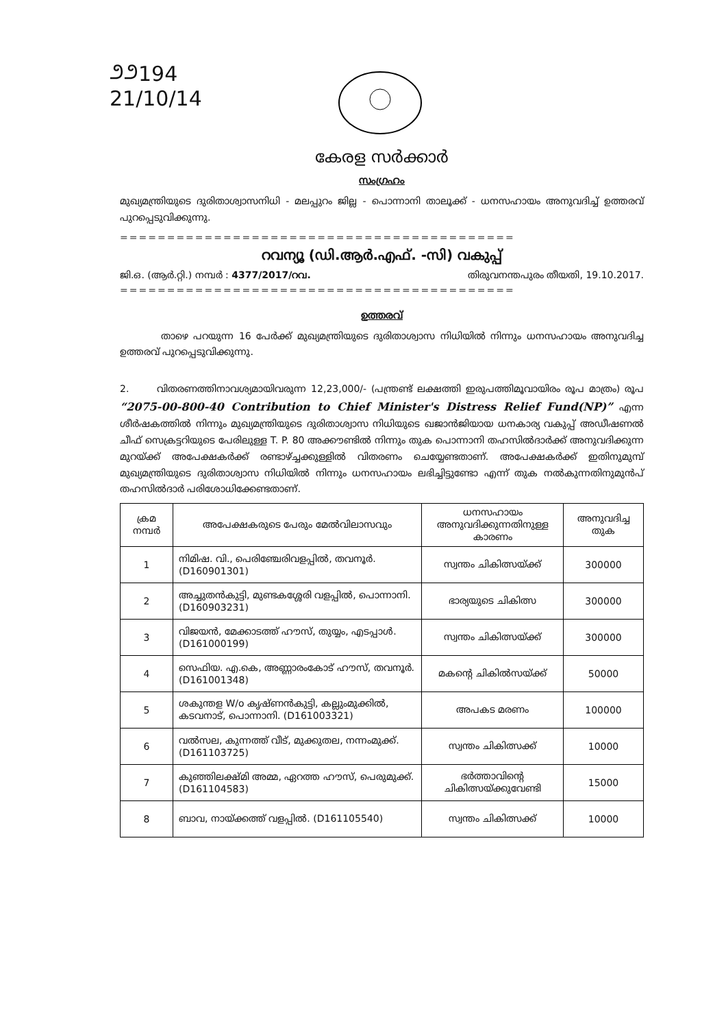೨೨194
21/10/14
കേരള സർക്കാർ
സംഗ്രഹം
മുഖ്യമന്ത്രിയുടെ ദുരിതാശ്വാസനിധി - മലപ്പുറം ജില്ല - പൊന്നാനി താലൂക്ക് - ധനസഹായം അനുവദിച്ച് ഉത്തരവ് പുറപ്പെടുവിക്കുന്നു.
==========================================
റവന്യൂ (ഡി.ആർ.എഫ്. -സി) വകുപ്പ്
ജി.ഒ. (ആർ.റ്റി.) നമ്പർ : 4377/2017/റവ. തിരുവനന്തപുരം തീയതി, 19.10.2017.
==========================================
ഉത്തരവ്
താഴെ പറയുന്ന 16 പേർക്ക് മുഖ്യമന്ത്രിയുടെ ദുരിതാശ്വാസ നിധിയിൽ നിന്നും ധനസഹായം അനുവദിച്ച ഉത്തരവ് പുറപ്പെടുവിക്കുന്നു.
2. വിതരണത്തിനാവശ്യമായിവരുന്ന 12,23,000/- (പന്ത്രണ്ട് ലക്ഷത്തി ഇരുപത്തിമൂവായിരം രൂപ മാത്രം) രൂപ “2075-00-800-40 Contribution to Chief Minister's Distress Relief Fund(NP)” എന്ന ശീർഷകത്തിൽ നിന്നും മുഖ്യമന്ത്രിയുടെ ദുരിതാശ്വാസ നിധിയുടെ ഖജാൻജിയായ ധനകാര്യ വകുപ്പ് അഡീഷണൽ ചീഫ് സെക്രട്ടറിയുടെ പേരിലുള്ള T. P. 80 അക്കൗണ്ടിൽ നിന്നും തുക പൊന്നാനി തഹസിൽദാർക്ക് അനുവദിക്കുന്ന മുറയ്ക്ക് അപേക്ഷകർക്ക് രണ്ടാഴ്ച്ചക്കുള്ളിൽ വിതരണം ചെയ്യേണ്ടതാണ്. അപേക്ഷകർക്ക് ഇതിനുമുമ്പ് മുഖ്യമന്ത്രിയുടെ ദുരിതാശ്വാസ നിധിയിൽ നിന്നും ധനസഹായം ലഭിച്ചിട്ടുണ്ടോ എന്ന് തുക നൽകുന്നതിനുമുൻപ് തഹസിൽദാർ പരിശോധിക്കേണ്ടതാണ്.
| ക്രമ നമ്പർ | അപേക്ഷകരുടെ പേരും മേൽവിലാസവും | ധനസഹായം അനുവദിക്കുന്നതിനുള്ള കാരണം | അനുവദിച്ച തുക |
| --- | --- | --- | --- |
| 1 | നിമിഷ. വി., പെരിഞ്ചേരിവളപ്പിൽ, തവനൂർ. (D160901301) | സ്വന്തം ചികിത്സയ്ക്ക് | 300000 |
| 2 | അച്ചുതൻകുട്ടി, മുണ്ടകശ്ശേരി വളപ്പിൽ, പൊന്നാനി. (D160903231) | ഭാര്യയുടെ ചികിത്സ | 300000 |
| 3 | വിജയൻ, മേക്കാടത്ത് ഹൗസ്, തുയ്യം, എടപ്പാൾ. (D161000199) | സ്വന്തം ചികിത്സയ്ക്ക് | 300000 |
| 4 | സെഫിയ. എ.കെ, അണ്ണാരംകോട് ഹൗസ്, തവനൂർ. (D161001348) | മകന്റെ ചികിൽസയ്ക്ക് | 50000 |
| 5 | ശകുന്തള W/o കൃഷ്ണൻകുട്ടി, കല്ലുംമുക്കിൽ, കടവനാട്, പൊന്നാനി. (D161003321) | അപകട മരണം | 100000 |
| 6 | വൽസല, കുന്നത്ത് വീട്, മുക്കുതല, നന്നംമുക്ക്. (D161103725) | സ്വന്തം ചികിത്സക്ക് | 10000 |
| 7 | കുഞ്ഞിലക്ഷ്മി അമ്മ, ഏറത്ത ഹൗസ്, പെരുമുക്ക്. (D161104583) | ഭർത്താവിന്റെ ചികിത്സയ്ക്കുവേണ്ടി | 15000 |
| 8 | ബാവ, നായ്ക്കത്ത് വളപ്പിൽ. (D161105540) | സ്വന്തം ചികിത്സക്ക് | 10000 |